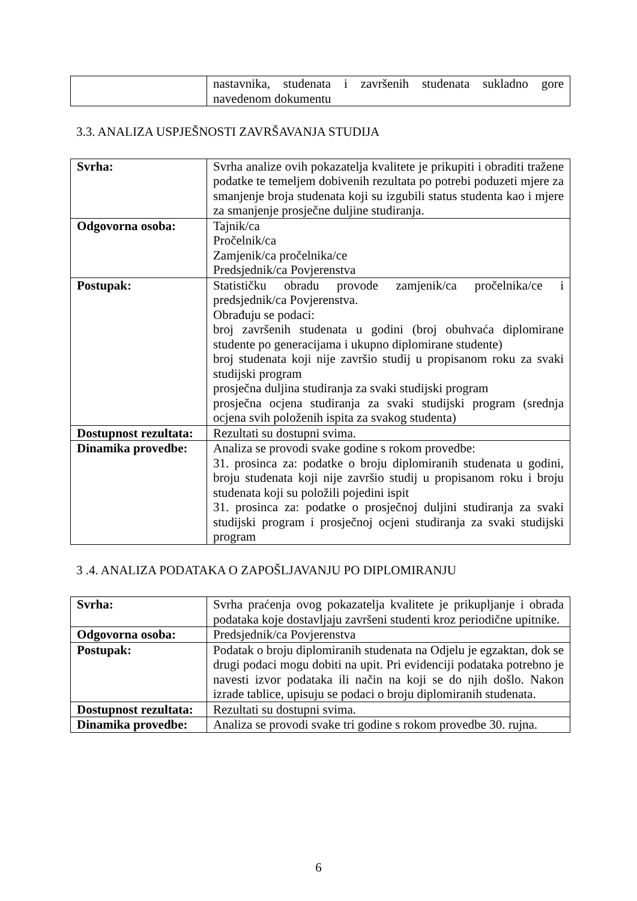| | nastavnika, studenata i završenih studenata sukladno gore navedenom dokumentu |
3.3. ANALIZA USPJEŠNOSTI ZAVRŠAVANJA STUDIJA
| Svrha: | Svrha analize ovih pokazatelja kvalitete je prikupiti i obraditi tražene podatke te temeljem dobivenih rezultata po potrebi poduzeti mjere za smanjenje broja studenata koji su izgubili status studenta kao i mjere za smanjenje prosječne duljine studiranja. |
| Odgovorna osoba: | Tajnik/ca Pročelnik/ca Zamjenik/ca pročelnika/ce Predsjednik/ca Povjerenstva |
| Postupak: | Statističku obradu provode zamjenik/ca pročelnika/ce i predsjednik/ca Povjerenstva. Obrađuju se podaci: broj završenih studenata u godini (broj obuhvaća diplomirane studente po generacijama i ukupno diplomirane studente) broj studenata koji nije završio studij u propisanom roku za svaki studijski program prosječna duljina studiranja za svaki studijski program prosječna ocjena studiranja za svaki studijski program (srednja ocjena svih položenih ispita za svakog studenta) |
| Dostupnost rezultata: | Rezultati su dostupni svima. |
| Dinamika provedbe: | Analiza se provodi svake godine s rokom provedbe: 31. prosinca za: podatke o broju diplomiranih studenata u godini, broju studenata koji nije završio studij u propisanom roku i broju studenata koji su položili pojedini ispit 31. prosinca za: podatke o prosječnoj duljini studiranja za svaki studijski program i prosječnoj ocjeni studiranja za svaki studijski program |
3 .4. ANALIZA PODATAKA O ZAPOŠLJAVANJU PO DIPLOMIRANJU
| Svrha: | Svrha praćenja ovog pokazatelja kvalitete je prikupljanje i obrada podataka koje dostavljaju završeni studenti kroz periodične upitnike. |
| Odgovorna osoba: | Predsjednik/ca Povjerenstva |
| Postupak: | Podatak o broju diplomiranih studenata na Odjelu je egzaktan, dok se drugi podaci mogu dobiti na upit. Pri evidenciji podataka potrebno je navesti izvor podataka ili način na koji se do njih došlo. Nakon izrade tablice, upisuju se podaci o broju diplomiranih studenata. |
| Dostupnost rezultata: | Rezultati su dostupni svima. |
| Dinamika provedbe: | Analiza se provodi svake tri godine s rokom provedbe 30. rujna. |
6